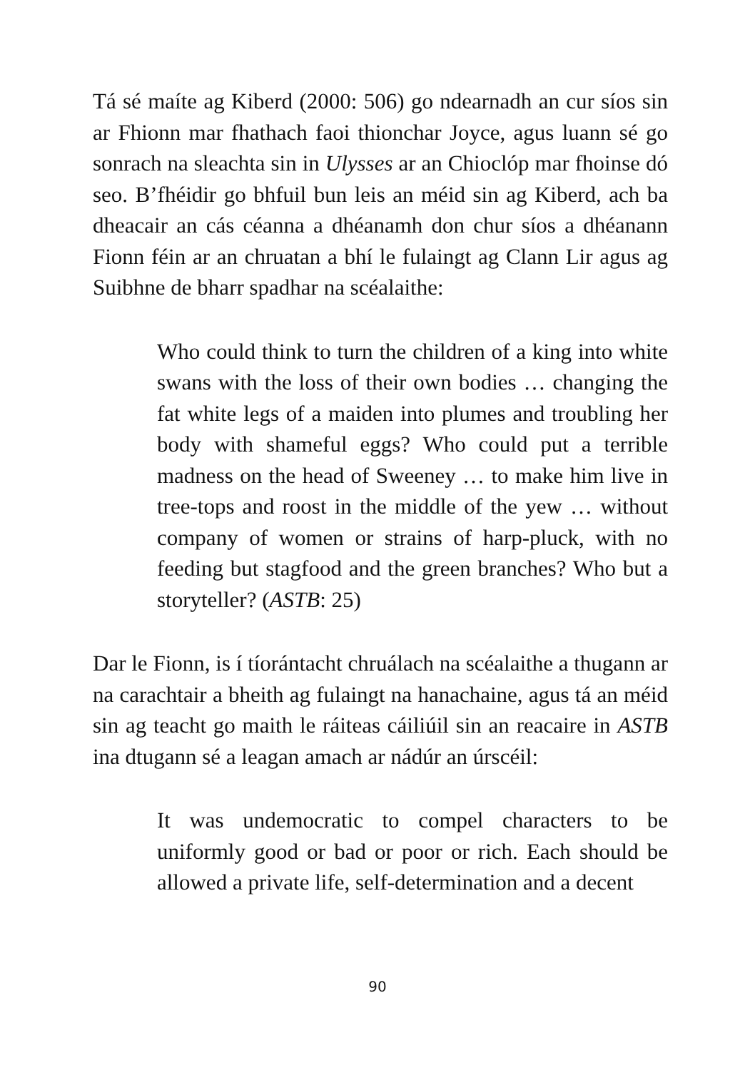Tá sé maíte ag Kiberd (2000: 506) go ndearnadh an cur síos sin ar Fhionn mar fhathach faoi thionchar Joyce, agus luann sé go sonrach na sleachta sin in Ulysses ar an Chioclóp mar fhoinse dó seo. B’fhéidir go bhfuil bun leis an méid sin ag Kiberd, ach ba dheacair an cás céanna a dhéanamh don chur síos a dhéanann Fionn féin ar an chruatan a bhí le fulaingt ag Clann Lir agus ag Suibhne de bharr spadhar na scéalaithe:
Who could think to turn the children of a king into white swans with the loss of their own bodies … changing the fat white legs of a maiden into plumes and troubling her body with shameful eggs? Who could put a terrible madness on the head of Sweeney … to make him live in tree-tops and roost in the middle of the yew … without company of women or strains of harp-pluck, with no feeding but stagfood and the green branches? Who but a storyteller? (ASTB: 25)
Dar le Fionn, is í tíorántacht chruálach na scéalaithe a thugann ar na carachtair a bheith ag fulaingt na hanachaine, agus tá an méid sin ag teacht go maith le ráiteas cáiliúil sin an reacaire in ASTB ina dtugann sé a leagan amach ar nádúr an úrscéil:
It was undemocratic to compel characters to be uniformly good or bad or poor or rich. Each should be allowed a private life, self-determination and a decent
90